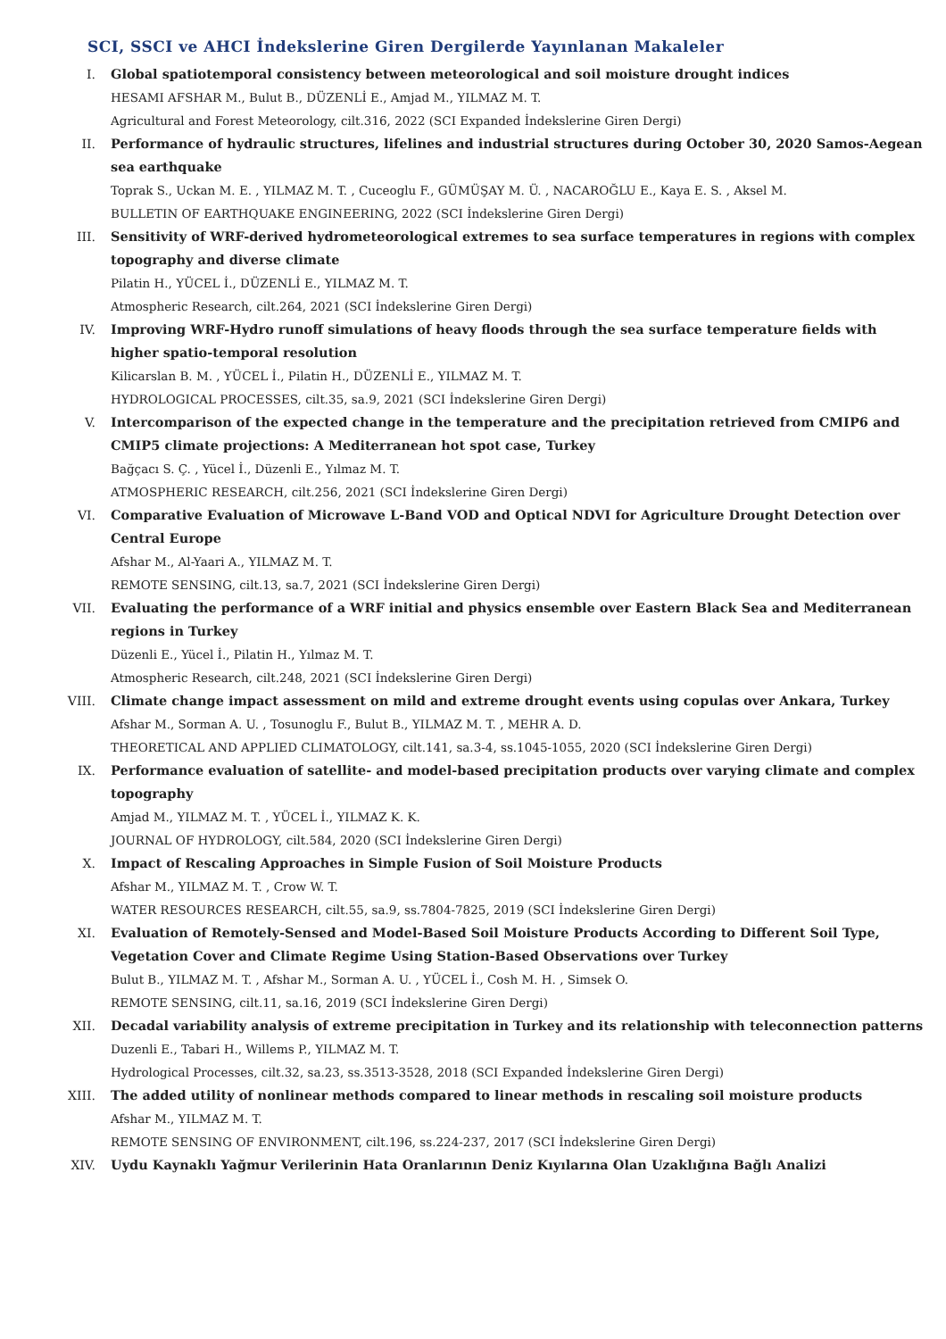SCI, SSCI ve AHCI İndekslerine Giren Dergilerde Yayınlanan Makaleler
I. Global spatiotemporal consistency between meteorological and soil moisture drought indices
HESAMI AFSHAR M., Bulut B., DÜZENLİ E., Amjad M., YILMAZ M. T.
Agricultural and Forest Meteorology, cilt.316, 2022 (SCI Expanded İndekslerine Giren Dergi)
II. Performance of hydraulic structures, lifelines and industrial structures during October 30, 2020 Samos-Aegean sea earthquake
Toprak S., Uckan M. E. , YILMAZ M. T. , Cuceoglu F., GÜMÜŞAY M. Ü. , NACAROĞLU E., Kaya E. S. , Aksel M.
BULLETIN OF EARTHQUAKE ENGINEERING, 2022 (SCI İndekslerine Giren Dergi)
III. Sensitivity of WRF-derived hydrometeorological extremes to sea surface temperatures in regions with complex topography and diverse climate
Pilatin H., YÜCEL İ., DÜZENLİ E., YILMAZ M. T.
Atmospheric Research, cilt.264, 2021 (SCI İndekslerine Giren Dergi)
IV. Improving WRF-Hydro runoff simulations of heavy floods through the sea surface temperature fields with higher spatio-temporal resolution
Kilicarslan B. M. , YÜCEL İ., Pilatin H., DÜZENLİ E., YILMAZ M. T.
HYDROLOGICAL PROCESSES, cilt.35, sa.9, 2021 (SCI İndekslerine Giren Dergi)
V. Intercomparison of the expected change in the temperature and the precipitation retrieved from CMIP6 and CMIP5 climate projections: A Mediterranean hot spot case, Turkey
Bağçacı S. Ç. , Yücel İ., Düzenli E., Yılmaz M. T.
ATMOSPHERIC RESEARCH, cilt.256, 2021 (SCI İndekslerine Giren Dergi)
VI. Comparative Evaluation of Microwave L-Band VOD and Optical NDVI for Agriculture Drought Detection over Central Europe
Afshar M., Al-Yaari A., YILMAZ M. T.
REMOTE SENSING, cilt.13, sa.7, 2021 (SCI İndekslerine Giren Dergi)
VII. Evaluating the performance of a WRF initial and physics ensemble over Eastern Black Sea and Mediterranean regions in Turkey
Düzenli E., Yücel İ., Pilatin H., Yılmaz M. T.
Atmospheric Research, cilt.248, 2021 (SCI İndekslerine Giren Dergi)
VIII. Climate change impact assessment on mild and extreme drought events using copulas over Ankara, Turkey
Afshar M., Sorman A. U. , Tosunoglu F., Bulut B., YILMAZ M. T. , MEHR A. D.
THEORETICAL AND APPLIED CLIMATOLOGY, cilt.141, sa.3-4, ss.1045-1055, 2020 (SCI İndekslerine Giren Dergi)
IX. Performance evaluation of satellite- and model-based precipitation products over varying climate and complex topography
Amjad M., YILMAZ M. T. , YÜCEL İ., YILMAZ K. K.
JOURNAL OF HYDROLOGY, cilt.584, 2020 (SCI İndekslerine Giren Dergi)
X. Impact of Rescaling Approaches in Simple Fusion of Soil Moisture Products
Afshar M., YILMAZ M. T. , Crow W. T.
WATER RESOURCES RESEARCH, cilt.55, sa.9, ss.7804-7825, 2019 (SCI İndekslerine Giren Dergi)
XI. Evaluation of Remotely-Sensed and Model-Based Soil Moisture Products According to Different Soil Type, Vegetation Cover and Climate Regime Using Station-Based Observations over Turkey
Bulut B., YILMAZ M. T. , Afshar M., Sorman A. U. , YÜCEL İ., Cosh M. H. , Simsek O.
REMOTE SENSING, cilt.11, sa.16, 2019 (SCI İndekslerine Giren Dergi)
XII. Decadal variability analysis of extreme precipitation in Turkey and its relationship with teleconnection patterns
Duzenli E., Tabari H., Willems P., YILMAZ M. T.
Hydrological Processes, cilt.32, sa.23, ss.3513-3528, 2018 (SCI Expanded İndekslerine Giren Dergi)
XIII. The added utility of nonlinear methods compared to linear methods in rescaling soil moisture products
Afshar M., YILMAZ M. T.
REMOTE SENSING OF ENVIRONMENT, cilt.196, ss.224-237, 2017 (SCI İndekslerine Giren Dergi)
XIV. Uydu Kaynaklı Yağmur Verilerinin Hata Oranlarının Deniz Kıyılarına Olan Uzaklığına Bağlı Analizi